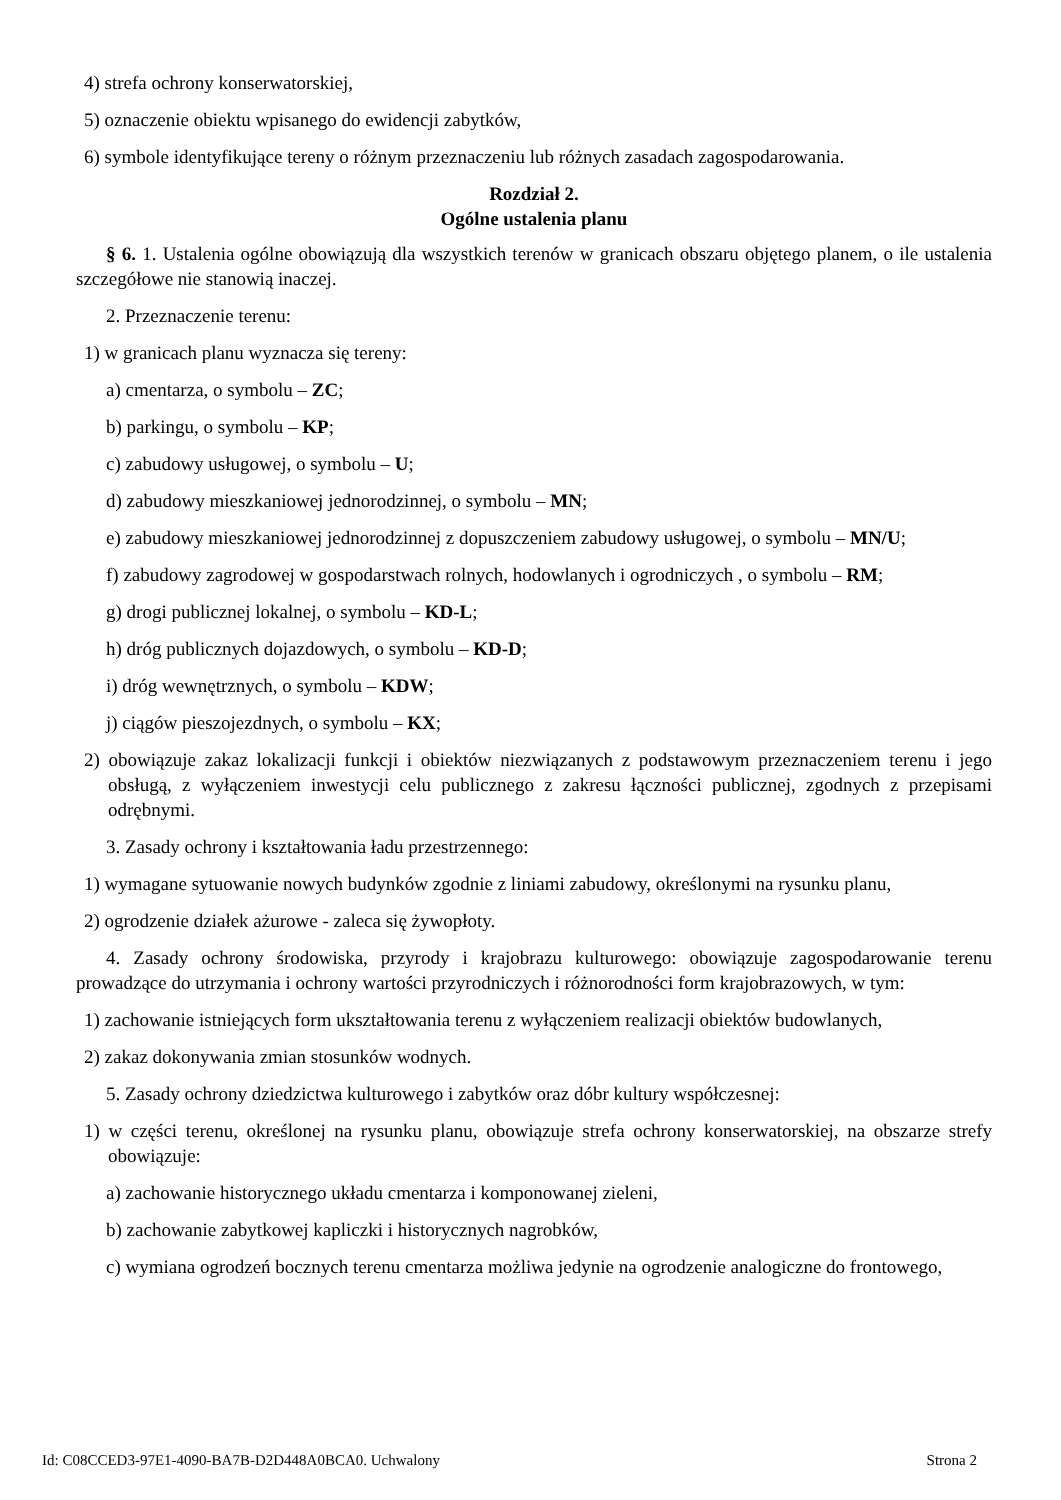4) strefa ochrony konserwatorskiej,
5) oznaczenie obiektu wpisanego do ewidencji zabytków,
6) symbole identyfikujące tereny o różnym przeznaczeniu lub różnych zasadach zagospodarowania.
Rozdział 2.
Ogólne ustalenia planu
§ 6. 1. Ustalenia ogólne obowiązują dla wszystkich terenów w granicach obszaru objętego planem, o ile ustalenia szczegółowe nie stanowią inaczej.
2. Przeznaczenie terenu:
1) w granicach planu wyznacza się tereny:
a) cmentarza, o symbolu – ZC;
b) parkingu, o symbolu – KP;
c) zabudowy usługowej, o symbolu – U;
d) zabudowy mieszkaniowej jednorodzinnej, o symbolu – MN;
e) zabudowy mieszkaniowej jednorodzinnej z dopuszczeniem zabudowy usługowej, o symbolu – MN/U;
f) zabudowy zagrodowej w gospodarstwach rolnych, hodowlanych i ogrodniczych , o symbolu – RM;
g) drogi publicznej lokalnej, o symbolu – KD-L;
h) dróg publicznych dojazdowych, o symbolu – KD-D;
i) dróg wewnętrznych, o symbolu – KDW;
j) ciągów pieszojezdnych, o symbolu – KX;
2) obowiązuje zakaz lokalizacji funkcji i obiektów niezwiązanych z podstawowym przeznaczeniem terenu i jego obsługą, z wyłączeniem inwestycji celu publicznego z zakresu łączności publicznej, zgodnych z przepisami odrębnymi.
3. Zasady ochrony i kształtowania ładu przestrzennego:
1) wymagane sytuowanie nowych budynków zgodnie z liniami zabudowy, określonymi na rysunku planu,
2) ogrodzenie działek ażurowe - zaleca się żywopłoty.
4. Zasady ochrony środowiska, przyrody i krajobrazu kulturowego: obowiązuje zagospodarowanie terenu prowadzące do utrzymania i ochrony wartości przyrodniczych i różnorodności form krajobrazowych, w tym:
1) zachowanie istniejących form ukształtowania terenu z wyłączeniem realizacji obiektów budowlanych,
2) zakaz dokonywania zmian stosunków wodnych.
5. Zasady ochrony dziedzictwa kulturowego i zabytków oraz dóbr kultury współczesnej:
1) w części terenu, określonej na rysunku planu, obowiązuje strefa ochrony konserwatorskiej, na obszarze strefy obowiązuje:
a) zachowanie historycznego układu cmentarza i komponowanej zieleni,
b) zachowanie zabytkowej kapliczki i historycznych nagrobków,
c) wymiana ogrodzeń bocznych terenu cmentarza możliwa jedynie na ogrodzenie analogiczne do frontowego,
Id: C08CCED3-97E1-4090-BA7B-D2D448A0BCA0. Uchwalony Strona 2